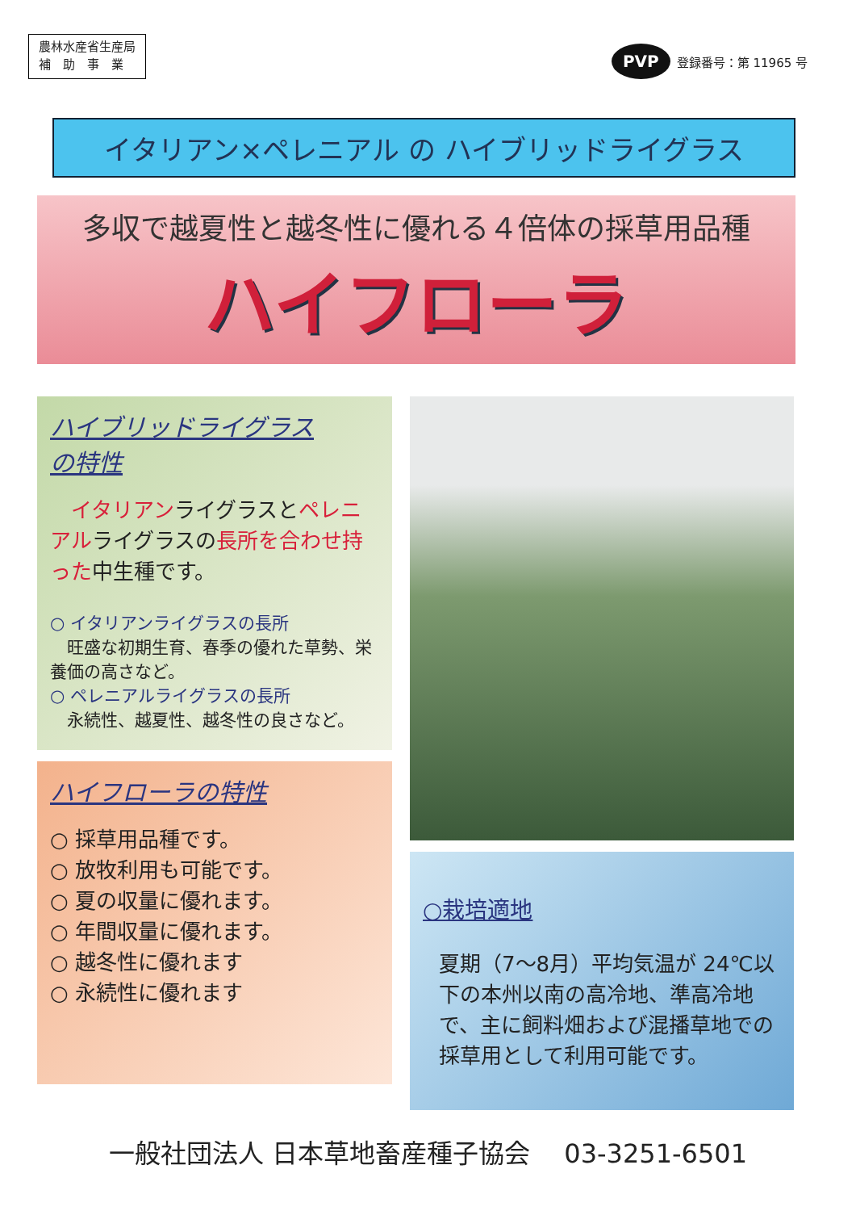農林水産省生産局
補　助　事　業
PVP 登録番号：第 11965 号
イタリアン×ペレニアル の ハイブリッドライグラス
多収で越夏性と越冬性に優れる４倍体の採草用品種
ハイフローラ
ハイブリッドライグラス
の特性
　イタリアンライグラスとペレニアルライグラスの長所を合わせ持った中生種です。
○ イタリアンライグラスの長所
　旺盛な初期生育、春季の優れた草勢、栄養価の高さなど。
○ ペレニアルライグラスの長所
　永続性、越夏性、越冬性の良さなど。
ハイフローラの特性
○ 採草用品種です。
○ 放牧利用も可能です。
○ 夏の収量に優れます。
○ 年間収量に優れます。
○ 越冬性に優れます
○ 永続性に優れます
○栽培適地
夏期（7～8月）平均気温が 24℃以下の本州以南の高冷地、準高冷地で、主に飼料畑および混播草地での採草用として利用可能です。
一般社団法人 日本草地畜産種子協会　 03-3251-6501